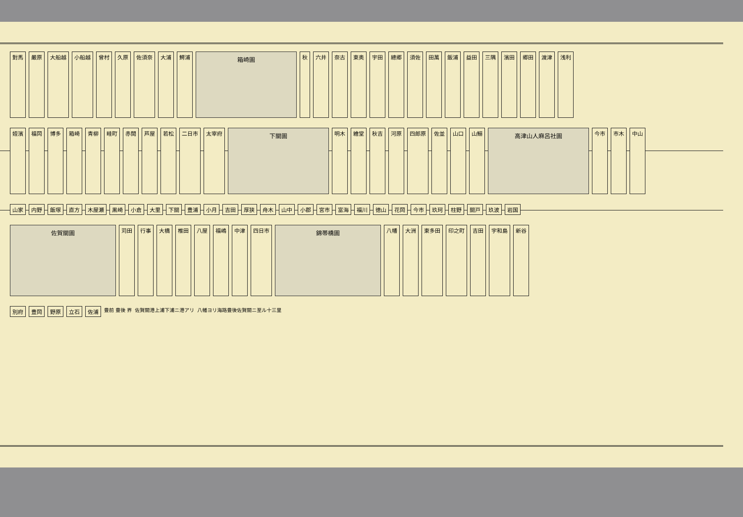對馬 嚴原 大船越 小船越 曾村 久原 佐須奈 大浦 鰐浦
箱崎圖
秋六井 奈古 東奥 宇田 總郷 須佐 田萬 飯浦 益田 三隅 濱田 郷田 渡津 浅利
姪濱 福岡 博多 箱崎 青柳 畦町 赤間 芦屋 若松 二日市 太宰府
下關圖
明木 繪堂 秋吉 河原 四郎原 佐並 山口 山鰯
高津山人麻呂社圖
今市 市木 中山
山家 内野 飯塚 直方 木屋瀬 黒崎 小倉 大里 下關 豊浦 小月 吉田 厚狭 舟木 山中 小郡 宮市 富海 福川 徳山 花岡 今市 玖珂 柱野 關戸 玖波 岩国
佐賀關圖
苅田 行事 大橋 椎田 八屋 福嶋 中津 四日市
錦帯橋圖
八幡 大洲 東多田 印之町 吉田 宇和島 新谷
別府 豊岡 野原 立石 佐浦 豊前 豊後 界 佐賀關港上浦下浦ニ港アリ 八幡ヨリ海路豊後佐賀關ニ至ル十三里